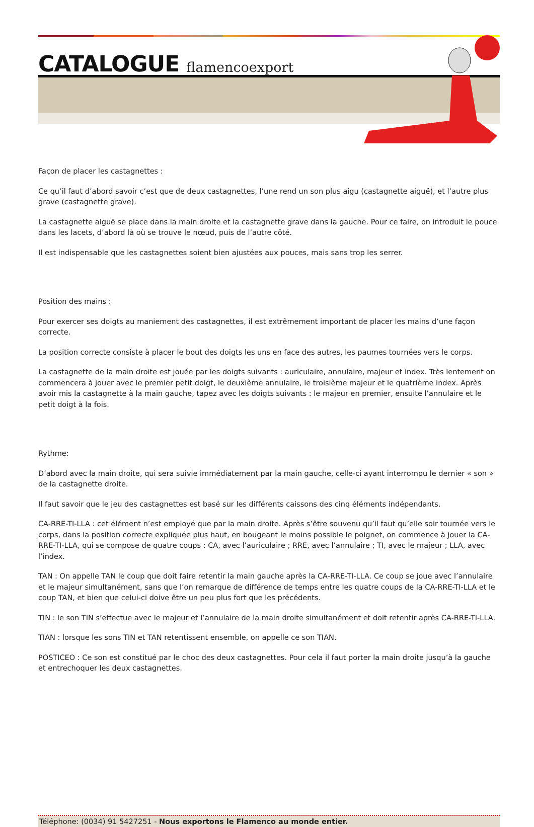CATALOGUE flamencoexport
Façon de placer les castagnettes :
Ce qu’il faut d’abord savoir c’est que de deux castagnettes, l’une rend un son plus aigu (castagnette aiguë), et l’autre plus grave (castagnette grave).
La castagnette aiguë se place dans la main droite et la castagnette grave dans la gauche. Pour ce faire, on introduit le pouce dans les lacets, d’abord là où se trouve le nœud, puis de l’autre côté.
Il est indispensable que les castagnettes soient bien ajustées aux pouces, mais sans trop les serrer.
Position des mains :
Pour exercer ses doigts au maniement des castagnettes, il est extrêmement important de placer les mains d’une façon correcte.
La position correcte consiste à placer le bout des doigts les uns en face des autres, les paumes tournées vers le corps.
La castagnette de la main droite est jouée par les doigts suivants : auriculaire, annulaire, majeur et index. Très lentement on commencera à jouer avec le premier petit doigt, le deuxième annulaire, le troisième majeur et le quatrième index. Après avoir mis la castagnette à la main gauche, tapez avec les doigts suivants : le majeur en premier, ensuite l’annulaire et le petit doigt à la fois.
Rythme:
D’abord avec la main droite, qui sera suivie immédiatement par la main gauche, celle-ci ayant interrompu le dernier « son » de la castagnette droite.
Il faut savoir que le jeu des castagnettes est basé sur les différents caissons des cinq éléments indépendants.
CA-RRE-TI-LLA : cet élément n’est employé que par la main droite. Après s’être souvenu qu’il faut qu’elle soir tournée vers le corps, dans la position correcte expliquée plus haut, en bougeant le moins possible le poignet, on commence à jouer la CA-RRE-TI-LLA, qui se compose de quatre coups : CA, avec l’auriculaire ; RRE, avec l’annulaire ; TI, avec le majeur ; LLA, avec l’index.
TAN : On appelle TAN le coup que doit faire retentir la main gauche après la CA-RRE-TI-LLA. Ce coup se joue avec l’annulaire et le majeur simultanément, sans que l’on remarque de différence de temps entre les quatre coups de la CA-RRE-TI-LLA et le coup TAN, et bien que celui-ci doive être un peu plus fort que les précédents.
TIN : le son TIN s’effectue avec le majeur et l’annulaire de la main droite simultanément et doit retentir après CA-RRE-TI-LLA.
TIAN : lorsque les sons TIN et TAN retentissent ensemble, on appelle ce son TIAN.
POSTICEO : Ce son est constitué par le choc des deux castagnettes. Pour cela il faut porter la main droite jusqu’à la gauche et entrechoquer les deux castagnettes.
Téléphone: (0034) 91 5427251 - Nous exportons le Flamenco au monde entier.